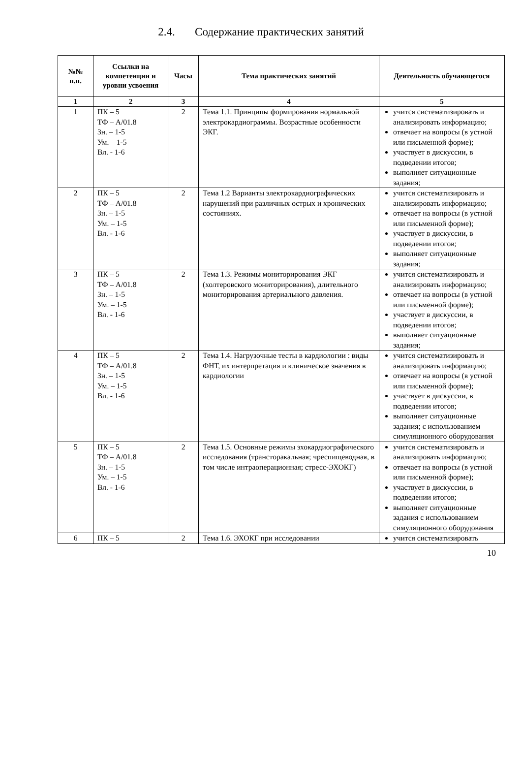2.4. Содержание практических занятий
| №№ п.п. | Ссылки на компетенции и уровни усвоения | Часы | Тема практических занятий | Деятельность обучающегося |
| --- | --- | --- | --- | --- |
| 1 | 2 | 3 | 4 | 5 |
| 1 | ПК – 5 ТФ – А/01.8 Зн. – 1-5 Ум. – 1-5 Вл. - 1-6 | 2 | Тема 1.1. Принципы формирования нормальной электрокардиограммы. Возрастные особенности ЭКГ. | учится систематизировать и анализировать информацию; отвечает на вопросы (в устной или письменной форме); участвует в дискуссии, в подведении итогов; выполняет ситуационные задания; |
| 2 | ПК – 5 ТФ – А/01.8 Зн. – 1-5 Ум. – 1-5 Вл. - 1-6 | 2 | Тема 1.2 Варианты электрокардиографических нарушений при различных острых и хронических состояниях. | учится систематизировать и анализировать информацию; отвечает на вопросы (в устной или письменной форме); участвует в дискуссии, в подведении итогов; выполняет ситуационные задания; |
| 3 | ПК – 5 ТФ – А/01.8 Зн. – 1-5 Ум. – 1-5 Вл. - 1-6 | 2 | Тема 1.3. Режимы мониторирования ЭКГ (холтеровского мониторирования), длительного мониторирования артериального давления. | учится систематизировать и анализировать информацию; отвечает на вопросы (в устной или письменной форме); участвует в дискуссии, в подведении итогов; выполняет ситуационные задания; |
| 4 | ПК – 5 ТФ – А/01.8 Зн. – 1-5 Ум. – 1-5 Вл. - 1-6 | 2 | Тема 1.4. Нагрузочные тесты в кардиологии : виды ФНТ, их интерпретация и клиническое значения в кардиологии | учится систематизировать и анализировать информацию; отвечает на вопросы (в устной или письменной форме); участвует в дискуссии, в подведении итогов; выполняет ситуационные задания; с использованием симуляционного оборудования |
| 5 | ПК – 5 ТФ – А/01.8 Зн. – 1-5 Ум. – 1-5 Вл. - 1-6 | 2 | Тема 1.5. Основные режимы эхокардиографического исследования (трансторакальная; чреспищеводная, в том числе интраоперационная; стресс-ЭХОКГ) | учится систематизировать и анализировать информацию; отвечает на вопросы (в устной или письменной форме); участвует в дискуссии, в подведении итогов; выполняет ситуационные задания с использованием симуляционного оборудования |
| 6 | ПК – 5 | 2 | Тема 1.6. ЭХОКГ при исследовании | учится систематизировать |
10